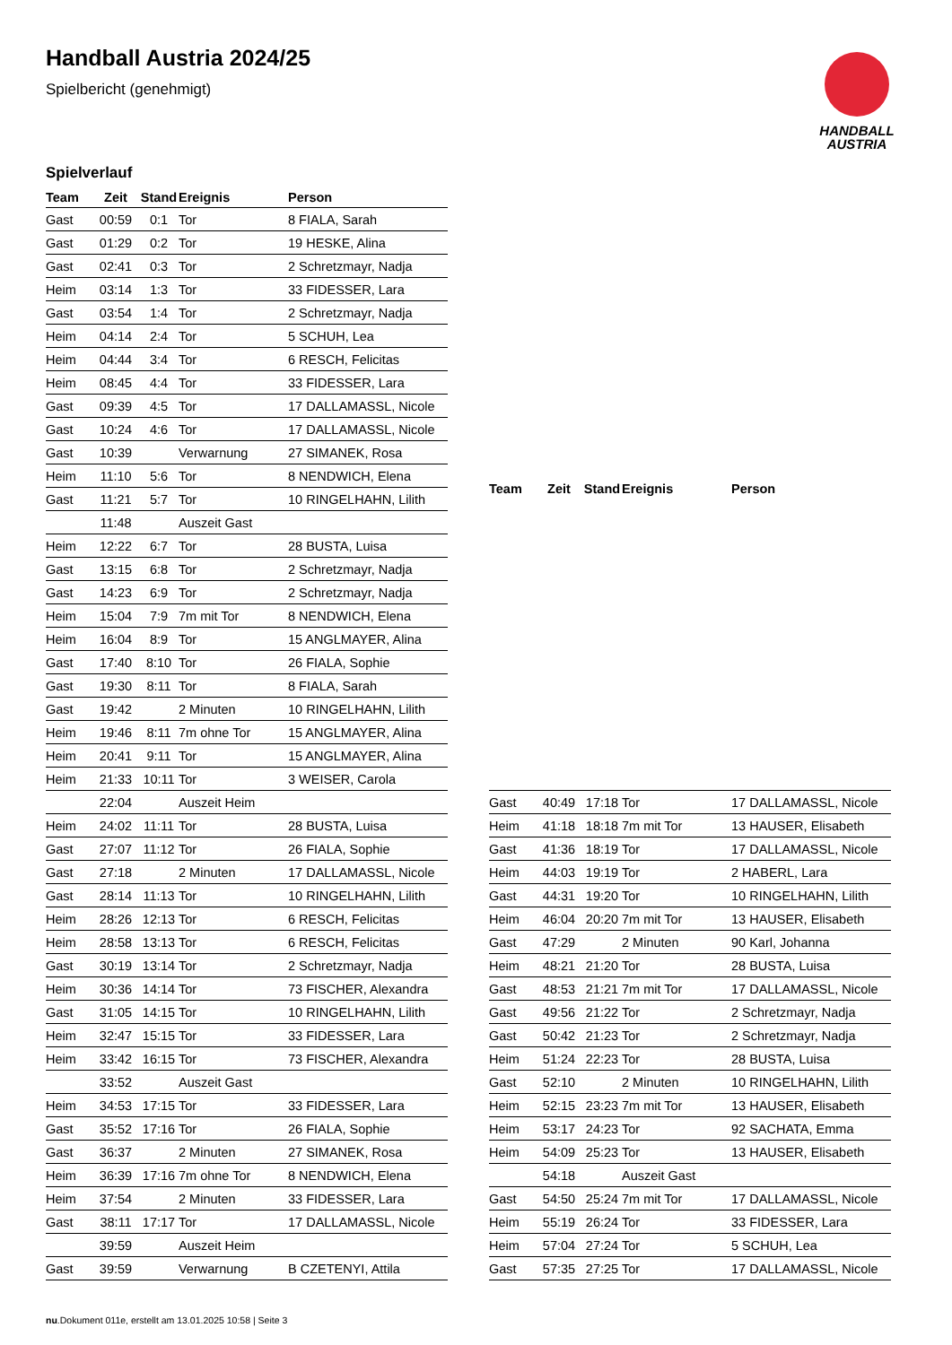Handball Austria 2024/25
Spielbericht (genehmigt)
HANDBALL
AUSTRIA
Spielverlauf
| Team | Zeit | Stand | Ereignis | Person |
| --- | --- | --- | --- | --- |
| Gast | 00:59 | 0:1 | Tor | 8 FIALA, Sarah |
| Gast | 01:29 | 0:2 | Tor | 19 HESKE, Alina |
| Gast | 02:41 | 0:3 | Tor | 2 Schretzmayr, Nadja |
| Heim | 03:14 | 1:3 | Tor | 33 FIDESSER, Lara |
| Gast | 03:54 | 1:4 | Tor | 2 Schretzmayr, Nadja |
| Heim | 04:14 | 2:4 | Tor | 5 SCHUH, Lea |
| Heim | 04:44 | 3:4 | Tor | 6 RESCH, Felicitas |
| Heim | 08:45 | 4:4 | Tor | 33 FIDESSER, Lara |
| Gast | 09:39 | 4:5 | Tor | 17 DALLAMASSL, Nicole |
| Gast | 10:24 | 4:6 | Tor | 17 DALLAMASSL, Nicole |
| Gast | 10:39 | | Verwarnung | 27 SIMANEK, Rosa |
| Heim | 11:10 | 5:6 | Tor | 8 NENDWICH, Elena |
| Gast | 11:21 | 5:7 | Tor | 10 RINGELHAHN, Lilith |
| | 11:48 | | Auszeit Gast | |
| Heim | 12:22 | 6:7 | Tor | 28 BUSTA, Luisa |
| Gast | 13:15 | 6:8 | Tor | 2 Schretzmayr, Nadja |
| Gast | 14:23 | 6:9 | Tor | 2 Schretzmayr, Nadja |
| Heim | 15:04 | 7:9 | 7m mit Tor | 8 NENDWICH, Elena |
| Heim | 16:04 | 8:9 | Tor | 15 ANGLMAYER, Alina |
| Gast | 17:40 | 8:10 | Tor | 26 FIALA, Sophie |
| Gast | 19:30 | 8:11 | Tor | 8 FIALA, Sarah |
| Gast | 19:42 | | 2 Minuten | 10 RINGELHAHN, Lilith |
| Heim | 19:46 | 8:11 | 7m ohne Tor | 15 ANGLMAYER, Alina |
| Heim | 20:41 | 9:11 | Tor | 15 ANGLMAYER, Alina |
| Heim | 21:33 | 10:11 | Tor | 3 WEISER, Carola |
| | 22:04 | | Auszeit Heim | |
| Heim | 24:02 | 11:11 | Tor | 28 BUSTA, Luisa |
| Gast | 27:07 | 11:12 | Tor | 26 FIALA, Sophie |
| Gast | 27:18 | | 2 Minuten | 17 DALLAMASSL, Nicole |
| Gast | 28:14 | 11:13 | Tor | 10 RINGELHAHN, Lilith |
| Heim | 28:26 | 12:13 | Tor | 6 RESCH, Felicitas |
| Heim | 28:58 | 13:13 | Tor | 6 RESCH, Felicitas |
| Gast | 30:19 | 13:14 | Tor | 2 Schretzmayr, Nadja |
| Heim | 30:36 | 14:14 | Tor | 73 FISCHER, Alexandra |
| Gast | 31:05 | 14:15 | Tor | 10 RINGELHAHN, Lilith |
| Heim | 32:47 | 15:15 | Tor | 33 FIDESSER, Lara |
| Heim | 33:42 | 16:15 | Tor | 73 FISCHER, Alexandra |
| | 33:52 | | Auszeit Gast | |
| Heim | 34:53 | 17:15 | Tor | 33 FIDESSER, Lara |
| Gast | 35:52 | 17:16 | Tor | 26 FIALA, Sophie |
| Gast | 36:37 | | 2 Minuten | 27 SIMANEK, Rosa |
| Heim | 36:39 | 17:16 | 7m ohne Tor | 8 NENDWICH, Elena |
| Heim | 37:54 | | 2 Minuten | 33 FIDESSER, Lara |
| Gast | 38:11 | 17:17 | Tor | 17 DALLAMASSL, Nicole |
| | 39:59 | | Auszeit Heim | |
| Gast | 39:59 | | Verwarnung | B CZETENYI, Attila |
| Team | Zeit | Stand | Ereignis | Person |
| --- | --- | --- | --- | --- |
| Gast | 40:49 | 17:18 | Tor | 17 DALLAMASSL, Nicole |
| Heim | 41:18 | 18:18 | 7m mit Tor | 13 HAUSER, Elisabeth |
| Gast | 41:36 | 18:19 | Tor | 17 DALLAMASSL, Nicole |
| Heim | 44:03 | 19:19 | Tor | 2 HABERL, Lara |
| Gast | 44:31 | 19:20 | Tor | 10 RINGELHAHN, Lilith |
| Heim | 46:04 | 20:20 | 7m mit Tor | 13 HAUSER, Elisabeth |
| Gast | 47:29 | | 2 Minuten | 90 Karl, Johanna |
| Heim | 48:21 | 21:20 | Tor | 28 BUSTA, Luisa |
| Gast | 48:53 | 21:21 | 7m mit Tor | 17 DALLAMASSL, Nicole |
| Gast | 49:56 | 21:22 | Tor | 2 Schretzmayr, Nadja |
| Gast | 50:42 | 21:23 | Tor | 2 Schretzmayr, Nadja |
| Heim | 51:24 | 22:23 | Tor | 28 BUSTA, Luisa |
| Gast | 52:10 | | 2 Minuten | 10 RINGELHAHN, Lilith |
| Heim | 52:15 | 23:23 | 7m mit Tor | 13 HAUSER, Elisabeth |
| Heim | 53:17 | 24:23 | Tor | 92 SACHATA, Emma |
| Heim | 54:09 | 25:23 | Tor | 13 HAUSER, Elisabeth |
| | 54:18 | | Auszeit Gast | |
| Gast | 54:50 | 25:24 | 7m mit Tor | 17 DALLAMASSL, Nicole |
| Heim | 55:19 | 26:24 | Tor | 33 FIDESSER, Lara |
| Heim | 57:04 | 27:24 | Tor | 5 SCHUH, Lea |
| Gast | 57:35 | 27:25 | Tor | 17 DALLAMASSL, Nicole |
nu.Dokument 011e, erstellt am 13.01.2025 10:58 | Seite 3